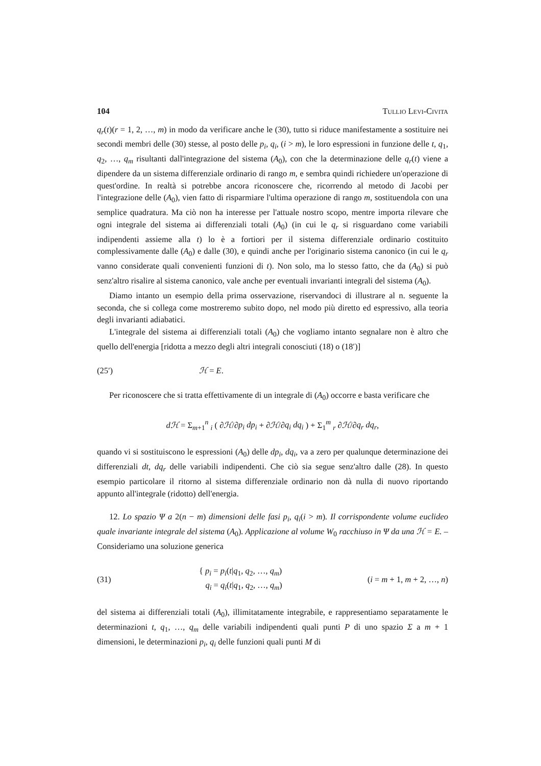104 Tullio Levi-Civita
q<sub>r</sub>(t)(r = 1, 2, …, m) in modo da verificare anche le (30), tutto si riduce manifestamente a sostituire nei secondi membri delle (30) stesse, al posto delle p<sub>i</sub>, q<sub>i</sub>, (i > m), le loro espressioni in funzione delle t, q<sub>1</sub>, q<sub>2</sub>, …, q<sub>m</sub> risultanti dall'integrazione del sistema (A<sub>0</sub>), con che la determinazione delle q<sub>r</sub>(t) viene a dipendere da un sistema differenziale ordinario di rango m, e sembra quindi richiedere un'operazione di quest'ordine. In realtà si potrebbe ancora riconoscere che, ricorrendo al metodo di Jacobi per l'integrazione delle (A<sub>0</sub>), vien fatto di risparmiare l'ultima operazione di rango m, sostituendola con una semplice quadratura. Ma ciò non ha interesse per l'attuale nostro scopo, mentre importa rilevare che ogni integrale del sistema ai differenziali totali (A<sub>0</sub>) (in cui le q<sub>r</sub> si risguardano come variabili indipendenti assieme alla t) lo è a fortiori per il sistema differenziale ordinario costituito complessivamente dalle (A<sub>0</sub>) e dalle (30), e quindi anche per l'originario sistema canonico (in cui le q<sub>r</sub> vanno considerate quali convenienti funzioni di t). Non solo, ma lo stesso fatto, che da (A<sub>0</sub>) si può senz'altro risalire al sistema canonico, vale anche per eventuali invarianti integrali del sistema (A<sub>0</sub>).
Diamo intanto un esempio della prima osservazione, riservandoci di illustrare al n. seguente la seconda, che si collega come mostreremo subito dopo, nel modo più diretto ed espressivo, alla teoria degli invarianti adiabatici.
L'integrale del sistema ai differenziali totali (A<sub>0</sub>) che vogliamo intanto segnalare non è altro che quello dell'energia [ridotta a mezzo degli altri integrali conosciuti (18) o (18′)]
(25′) ℋ = E.
Per riconoscere che si tratta effettivamente di un integrale di (A<sub>0</sub>) occorre e basta verificare che
dℋ = Σ<sub>m+1</sub><sup>n</sup> <sub>i</sub> ( ∂ℋ/∂p<sub>i</sub> dp<sub>i</sub> + ∂ℋ/∂q<sub>i</sub> dq<sub>i</sub> ) + Σ<sub>1</sub><sup>m</sup> <sub>r</sub> ∂ℋ/∂q<sub>r</sub> dq<sub>r</sub>,
quando vi si sostituiscono le espressioni (A<sub>0</sub>) delle dp<sub>i</sub>, dq<sub>i</sub>, va a zero per qualunque determinazione dei differenziali dt, dq<sub>r</sub> delle variabili indipendenti. Che ciò sia segue senz'altro dalle (28). In questo esempio particolare il ritorno al sistema differenziale ordinario non dà nulla di nuovo riportando appunto all'integrale (ridotto) dell'energia.
12. Lo spazio Ψ a 2(n − m) dimensioni delle fasi p<sub>i</sub>, q<sub>i</sub>(i > m). Il corrispondente volume euclideo quale invariante integrale del sistema (A<sub>0</sub>). Applicazione al volume W<sub>0</sub> racchiuso in Ψ da una ℋ = E. – Consideriamo una soluzione generica
(31) { p<sub>i</sub> = p<sub>i</sub>(t|q<sub>1</sub>, q<sub>2</sub>, …, q<sub>m</sub>)
q<sub>i</sub> = q<sub>i</sub>(t|q<sub>1</sub>, q<sub>2</sub>, …, q<sub>m</sub>) (i = m + 1, m + 2, …, n)
del sistema ai differenziali totali (A<sub>0</sub>), illimitatamente integrabile, e rappresentiamo separatamente le determinazioni t, q<sub>1</sub>, …, q<sub>m</sub> delle variabili indipendenti quali punti P di uno spazio Σ a m + 1 dimensioni, le determinazioni p<sub>i</sub>, q<sub>i</sub> delle funzioni quali punti M di